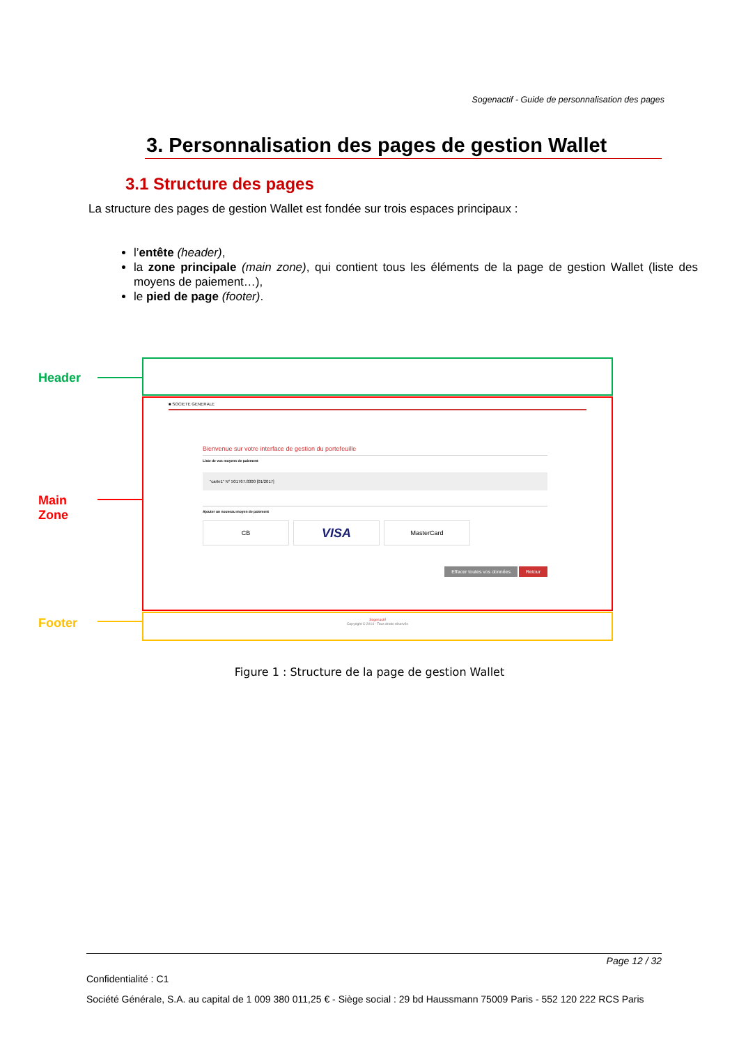Sogenactif - Guide de personnalisation des pages
3. Personnalisation des pages de gestion Wallet
3.1 Structure des pages
La structure des pages de gestion Wallet est fondée sur trois espaces principaux :
l’entête (header),
la zone principale (main zone), qui contient tous les éléments de la page de gestion Wallet (liste des moyens de paiement…),
le pied de page (footer).
Header
Main
Zone
■ SOCIETE GENERALE
Bienvenue sur votre interface de gestion du portefeuille
Liste de vos moyens de paiement
"carte1" N° 501767.8300 [01/2017]
Ajouter un nouveau moyen de paiement
CB
VISA
MasterCard
Effacer toutes vos données Retour
Footer
Sogenactif
Copyright © 2014 - Tous droits réservés
Figure 1 : Structure de la page de gestion Wallet
Page 12 / 32
Confidentialité : C1
Société Générale, S.A. au capital de 1 009 380 011,25 € - Siège social : 29 bd Haussmann 75009 Paris - 552 120 222 RCS Paris